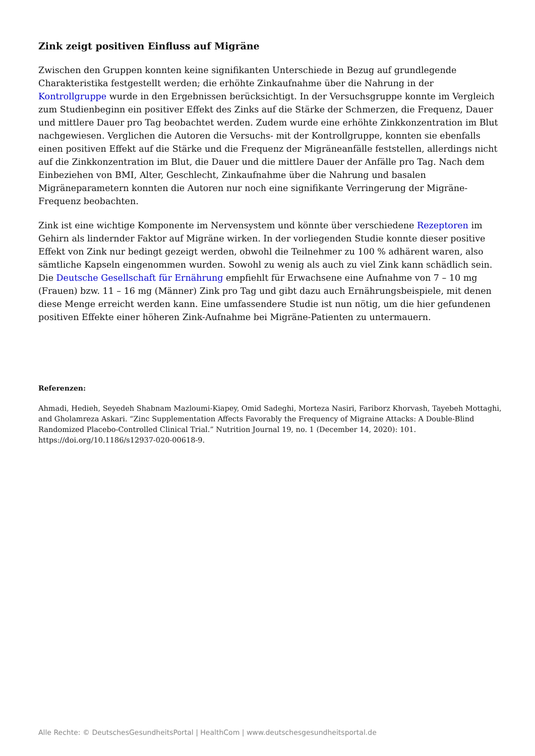Zink zeigt positiven Einfluss auf Migräne
Zwischen den Gruppen konnten keine signifikanten Unterschiede in Bezug auf grundlegende Charakteristika festgestellt werden; die erhöhte Zinkaufnahme über die Nahrung in der Kontrollgruppe wurde in den Ergebnissen berücksichtigt. In der Versuchsgruppe konnte im Vergleich zum Studienbeginn ein positiver Effekt des Zinks auf die Stärke der Schmerzen, die Frequenz, Dauer und mittlere Dauer pro Tag beobachtet werden. Zudem wurde eine erhöhte Zinkkonzentration im Blut nachgewiesen. Verglichen die Autoren die Versuchs- mit der Kontrollgruppe, konnten sie ebenfalls einen positiven Effekt auf die Stärke und die Frequenz der Migräneanfälle feststellen, allerdings nicht auf die Zinkkonzentration im Blut, die Dauer und die mittlere Dauer der Anfälle pro Tag. Nach dem Einbeziehen von BMI, Alter, Geschlecht, Zinkaufnahme über die Nahrung und basalen Migräneparametern konnten die Autoren nur noch eine signifikante Verringerung der Migräne-Frequenz beobachten.
Zink ist eine wichtige Komponente im Nervensystem und könnte über verschiedene Rezeptoren im Gehirn als lindernder Faktor auf Migräne wirken. In der vorliegenden Studie konnte dieser positive Effekt von Zink nur bedingt gezeigt werden, obwohl die Teilnehmer zu 100 % adhärent waren, also sämtliche Kapseln eingenommen wurden. Sowohl zu wenig als auch zu viel Zink kann schädlich sein. Die Deutsche Gesellschaft für Ernährung empfiehlt für Erwachsene eine Aufnahme von 7 – 10 mg (Frauen) bzw. 11 – 16 mg (Männer) Zink pro Tag und gibt dazu auch Ernährungsbeispiele, mit denen diese Menge erreicht werden kann. Eine umfassendere Studie ist nun nötig, um die hier gefundenen positiven Effekte einer höheren Zink-Aufnahme bei Migräne-Patienten zu untermauern.
Referenzen:
Ahmadi, Hedieh, Seyedeh Shabnam Mazloumi-Kiapey, Omid Sadeghi, Morteza Nasiri, Fariborz Khorvash, Tayebeh Mottaghi, and Gholamreza Askari. “Zinc Supplementation Affects Favorably the Frequency of Migraine Attacks: A Double-Blind Randomized Placebo-Controlled Clinical Trial.” Nutrition Journal 19, no. 1 (December 14, 2020): 101. https://doi.org/10.1186/s12937-020-00618-9.
Alle Rechte: © DeutschesGesundheitsPortal | HealthCom | www.deutschesgesundheitsportal.de